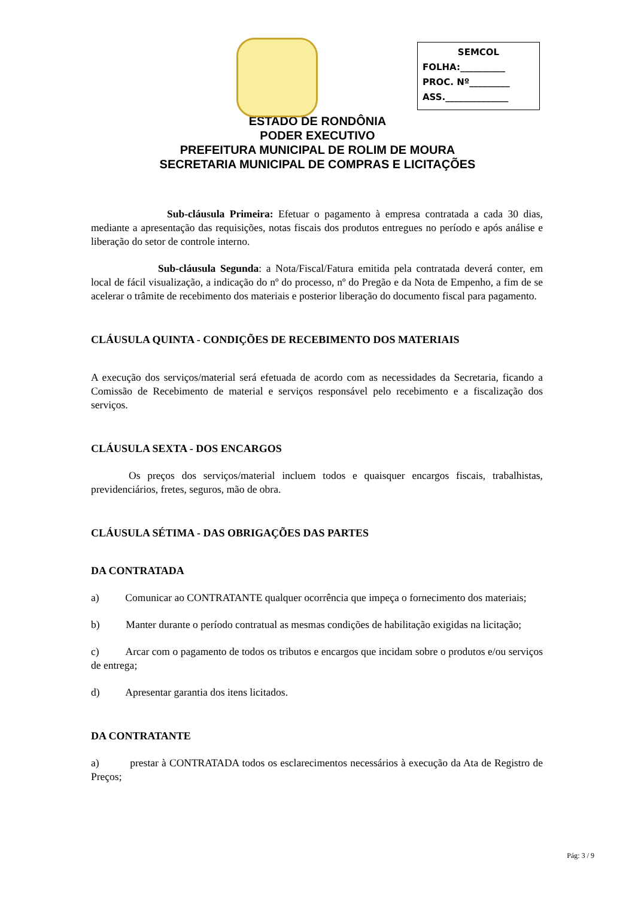SEMCOL
FOLHA:__________
PROC. Nº_________
ASS.______________
ESTADO DE RONDÔNIA
PODER EXECUTIVO
PREFEITURA MUNICIPAL DE ROLIM DE MOURA
SECRETARIA MUNICIPAL DE COMPRAS E LICITAÇÕES
Sub-cláusula Primeira: Efetuar o pagamento à empresa contratada a cada 30 dias, mediante a apresentação das requisições, notas fiscais dos produtos entregues no período e após análise e liberação do setor de controle interno.
Sub-cláusula Segunda: a Nota/Fiscal/Fatura emitida pela contratada deverá conter, em local de fácil visualização, a indicação do nº do processo, nº do Pregão e da Nota de Empenho, a fim de se acelerar o trâmite de recebimento dos materiais e posterior liberação do documento fiscal para pagamento.
CLÁUSULA QUINTA - CONDIÇÕES DE RECEBIMENTO DOS MATERIAIS
A execução dos serviços/material será efetuada de acordo com as necessidades da Secretaria, ficando a Comissão de Recebimento de material e serviços responsável pelo recebimento e a fiscalização dos serviços.
CLÁUSULA SEXTA - DOS ENCARGOS
Os preços dos serviços/material incluem todos e quaisquer encargos fiscais, trabalhistas, previdenciários, fretes, seguros, mão de obra.
CLÁUSULA SÉTIMA - DAS OBRIGAÇÕES DAS PARTES
DA CONTRATADA
a) Comunicar ao CONTRATANTE qualquer ocorrência que impeça o fornecimento dos materiais;
b) Manter durante o período contratual as mesmas condições de habilitação exigidas na licitação;
c) Arcar com o pagamento de todos os tributos e encargos que incidam sobre o produtos e/ou serviços de entrega;
d) Apresentar garantia dos itens licitados.
DA CONTRATANTE
a) prestar à CONTRATADA todos os esclarecimentos necessários à execução da Ata de Registro de Preços;
Pág: 3 / 9